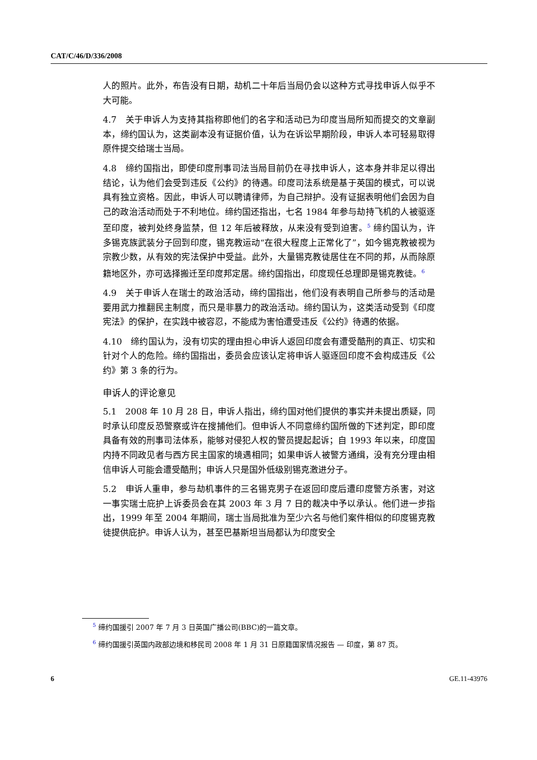CAT/C/46/D/336/2008
人的照片。此外，布告没有日期，劫机二十年后当局仍会以这种方式寻找申诉人似乎不大可能。
4.7　关于申诉人为支持其指称即他们的名字和活动已为印度当局所知而提交的文章副本，缔约国认为，这类副本没有证据价值，认为在诉讼早期阶段，申诉人本可轻易取得原件提交给瑞士当局。
4.8　缔约国指出，即使印度刑事司法当局目前仍在寻找申诉人，这本身并非足以得出结论，认为他们会受到违反《公约》的待遇。印度司法系统是基于英国的模式，可以说具有独立资格。因此，申诉人可以聘请律师，为自己辩护。没有证据表明他们会因为自己的政治活动而处于不利地位。缔约国还指出，七名 1984 年参与劫持飞机的人被驱逐至印度，被判处终身监禁，但 12 年后被释放，从来没有受到迫害。<sup>5</sup> 缔约国认为，许多锡克族武装分子回到印度，锡克教运动“在很大程度上正常化了”，如今锡克教被视为宗教少数，从有效的宪法保护中受益。此外，大量锡克教徒居住在不同的邦，从而除原籍地区外，亦可选择搬迁至印度邦定居。缔约国指出，印度现任总理即是锡克教徒。<sup>6</sup>
4.9　关于申诉人在瑞士的政治活动，缔约国指出，他们没有表明自己所参与的活动是要用武力推翻民主制度，而只是非暴力的政治活动。缔约国认为，这类活动受到《印度宪法》的保护，在实践中被容忍，不能成为害怕遭受违反《公约》待遇的依据。
4.10　缔约国认为，没有切实的理由担心申诉人返回印度会有遭受酷刑的真正、切实和针对个人的危险。缔约国指出，委员会应该认定将申诉人驱逐回印度不会构成违反《公约》第 3 条的行为。
申诉人的评论意见
5.1　2008 年 10 月 28 日，申诉人指出，缔约国对他们提供的事实并未提出质疑，同时承认印度反恐警察或许在搜捕他们。但申诉人不同意缔约国所做的下述判定，即印度具备有效的刑事司法体系，能够对侵犯人权的警员提起起诉；自 1993 年以来，印度国内持不同政见者与西方民主国家的境遇相同；如果申诉人被警方通缉，没有充分理由相信申诉人可能会遭受酷刑；申诉人只是国外低级别锡克激进分子。
5.2　申诉人重申，参与劫机事件的三名锡克男子在返回印度后遭印度警方杀害，对这一事实瑞士庇护上诉委员会在其 2003 年 3 月 7 日的裁决中予以承认。他们进一步指出，1999 年至 2004 年期间，瑞士当局批准为至少六名与他们案件相似的印度锡克教徒提供庇护。申诉人认为，甚至巴基斯坦当局都认为印度安全
<sup>5</sup> 缔约国援引 2007 年 7 月 3 日英国广播公司(BBC)的一篇文章。
<sup>6</sup> 缔约国援引英国内政部边境和移民司 2008 年 1 月 31 日原籍国家情况报告 — 印度，第 87 页。
6 GE.11-43976